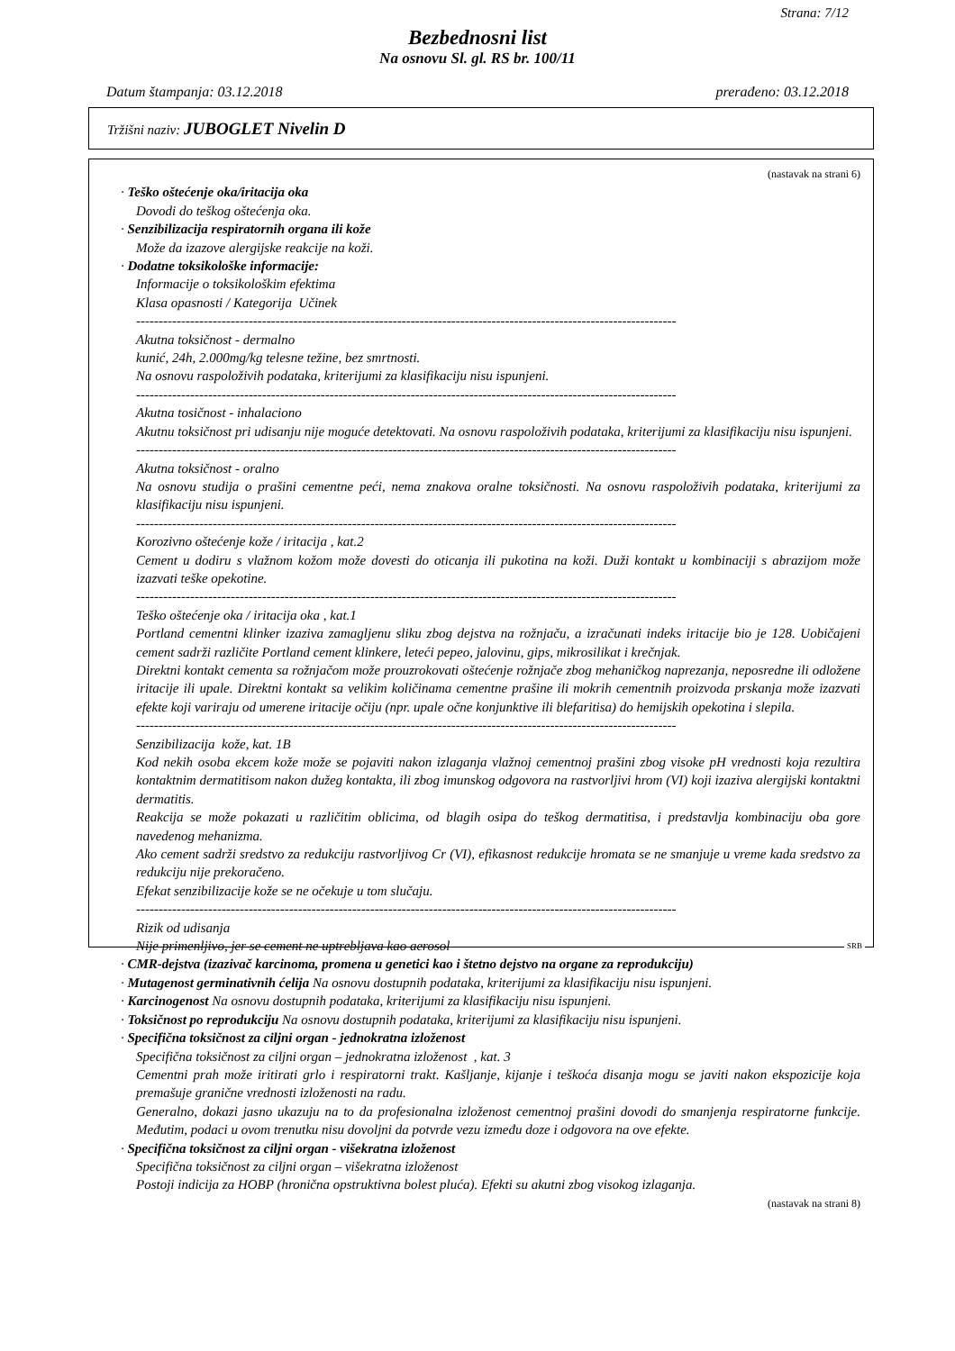Strana: 7/12
Bezbednosni list
Na osnovu Sl. gl. RS br. 100/11
Datum štampanja: 03.12.2018 prerađeno: 03.12.2018
Tržišni naziv: JUBOGLET Nivelin D
(nastavak na strani 6)
· Teško oštećenje oka/iritacija oka
Dovodi do teškog oštećenja oka.
· Senzibilizacija respiratornih organa ili kože
Može da izazove alergijske reakcije na koži.
· Dodatne toksikološke informacije:
Informacije o toksikološkim efektima
Klasa opasnosti / Kategorija Učinek
------------------------------------------------------------------------------------------------------------------------
Akutna toksičnost - dermalno
kunić, 24h, 2.000mg/kg telesne težine, bez smrtnosti.
Na osnovu raspoloživih podataka, kriterijumi za klasifikaciju nisu ispunjeni.
------------------------------------------------------------------------------------------------------------------------
Akutna tosičnost - inhalaciono
Akutnu toksičnost pri udisanju nije moguće detektovati. Na osnovu raspoloživih podataka, kriterijumi za klasifikaciju nisu ispunjeni.
------------------------------------------------------------------------------------------------------------------------
Akutna toksičnost - oralno
Na osnovu studija o prašini cementne peći, nema znakova oralne toksičnosti. Na osnovu raspoloživih podataka, kriterijumi za klasifikaciju nisu ispunjeni.
------------------------------------------------------------------------------------------------------------------------
Korozivno oštećenje kože / iritacija , kat.2
Cement u dodiru s vlažnom kožom može dovesti do oticanja ili pukotina na koži. Duži kontakt u kombinaciji s abrazijom može izazvati teške opekotine.
------------------------------------------------------------------------------------------------------------------------
Teško oštećenje oka / iritacija oka , kat.1
Portland cementni klinker izaziva zamagljenu sliku zbog dejstva na rožnjaču, a izračunati indeks iritacije bio je 128. Uobičajeni cement sadrži različite Portland cement klinkere, leteći pepeo, jalovinu, gips, mikrosilikat i krečnjak.
Direktni kontakt cementa sa rožnjačom može prouzrokovati oštećenje rožnjače zbog mehaničkog naprezanja, neposredne ili odložene iritacije ili upale. Direktni kontakt sa velikim količinama cementne prašine ili mokrih cementnih proizvoda prskanja može izazvati efekte koji variraju od umerene iritacije očiju (npr. upale očne konjunktive ili blefaritisa) do hemijskih opekotina i slepila.
------------------------------------------------------------------------------------------------------------------------
Senzibilizacija kože, kat. 1B
Kod nekih osoba ekcem kože može se pojaviti nakon izlaganja vlažnoj cementnoj prašini zbog visoke pH vrednosti koja rezultira kontaktnim dermatitisom nakon dužeg kontakta, ili zbog imunskog odgovora na rastvorljivi hrom (VI) koji izaziva alergijski kontaktni dermatitis.
Reakcija se može pokazati u različitim oblicima, od blagih osipa do teškog dermatitisa, i predstavlja kombinaciju oba gore navedenog mehanizma.
Ako cement sadrži sredstvo za redukciju rastvorljivog Cr (VI), efikasnost redukcije hromata se ne smanjuje u vreme kada sredstvo za redukciju nije prekoračeno.
Efekat senzibilizacije kože se ne očekuje u tom slučaju.
------------------------------------------------------------------------------------------------------------------------
Rizik od udisanja
Nije primenljivo, jer se cement ne uptrebljava kao aerosol
· CMR-dejstva (izazivač karcinoma, promena u genetici kao i štetno dejstvo na organe za reprodukciju)
· Mutagenost germinativnih ćelija Na osnovu dostupnih podataka, kriterijumi za klasifikaciju nisu ispunjeni.
· Karcinogenost Na osnovu dostupnih podataka, kriterijumi za klasifikaciju nisu ispunjeni.
· Toksičnost po reprodukciju Na osnovu dostupnih podataka, kriterijumi za klasifikaciju nisu ispunjeni.
· Specifična toksičnost za ciljni organ - jednokratna izloženost
Specifična toksičnost za ciljni organ – jednokratna izloženost , kat. 3
Cementni prah može iritirati grlo i respiratorni trakt. Kašljanje, kijanje i teškoća disanja mogu se javiti nakon ekspozicije koja premašuje granične vrednosti izloženosti na radu.
Generalno, dokazi jasno ukazuju na to da profesionalna izloženost cementnoj prašini dovodi do smanjenja respiratorne funkcije. Međutim, podaci u ovom trenutku nisu dovoljni da potvrde vezu između doze i odgovora na ove efekte.
· Specifična toksičnost za ciljni organ - višekratna izloženost
Specifična toksičnost za ciljni organ – višekratna izloženost
Postoji indicija za HOBP (hronična opstruktivna bolest pluća). Efekti su akutni zbog visokog izlaganja.
(nastavak na strani 8)
SRB